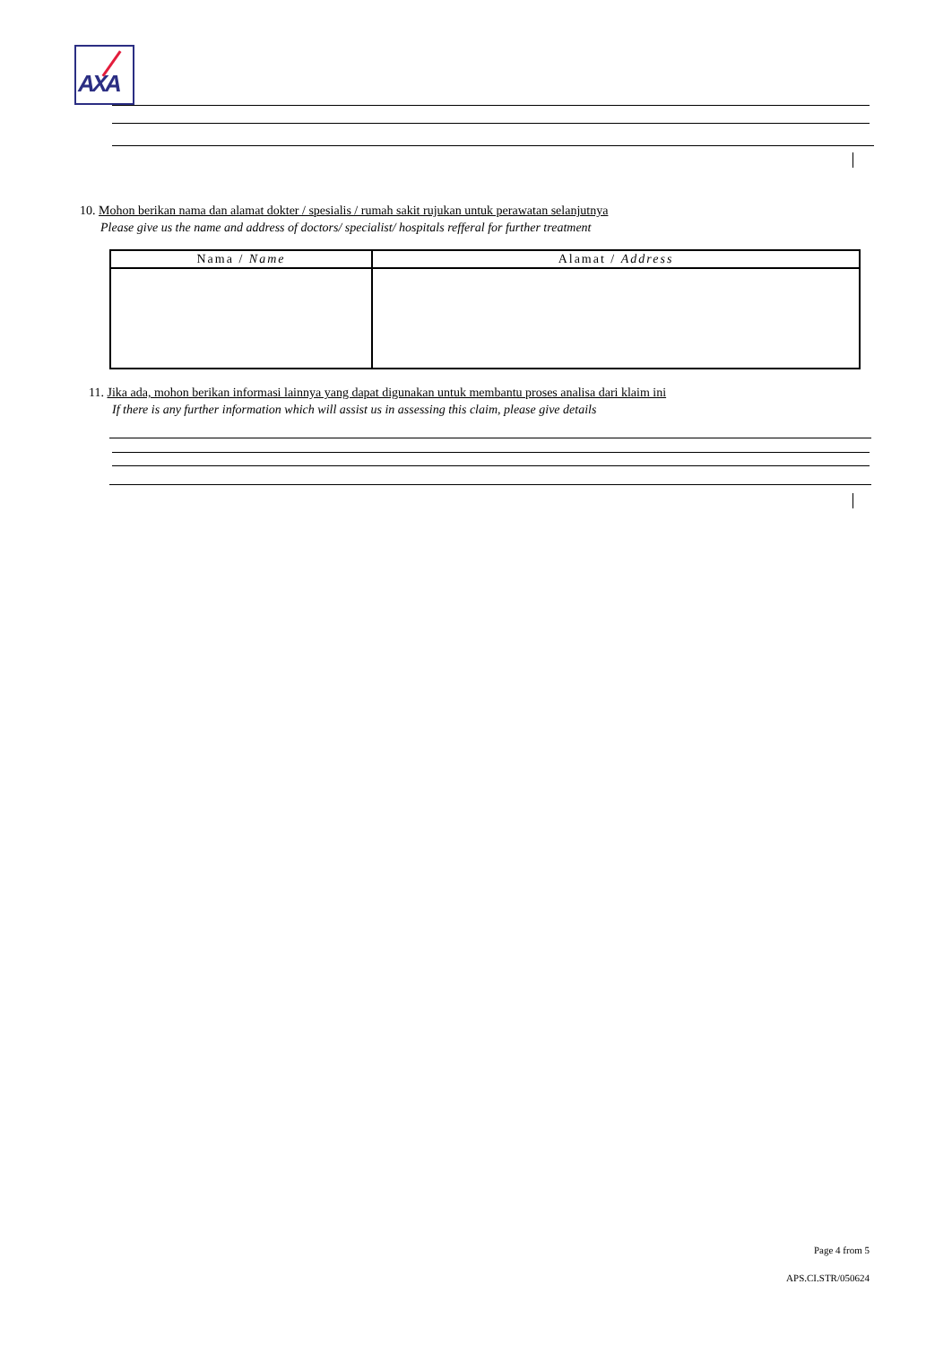AXA
10. Mohon berikan nama dan alamat dokter / spesialis / rumah sakit rujukan untuk perawatan selanjutnya
Please give us the name and address of doctors/ specialist/ hospitals refferal for further treatment
| Nama / Name | Alamat / Address |
| --- | --- |
11. Jika ada, mohon berikan informasi lainnya yang dapat digunakan untuk membantu proses analisa dari klaim ini
If there is any further information which will assist us in assessing this claim, please give details
Page 4 from 5
APS.CI.STR/050624